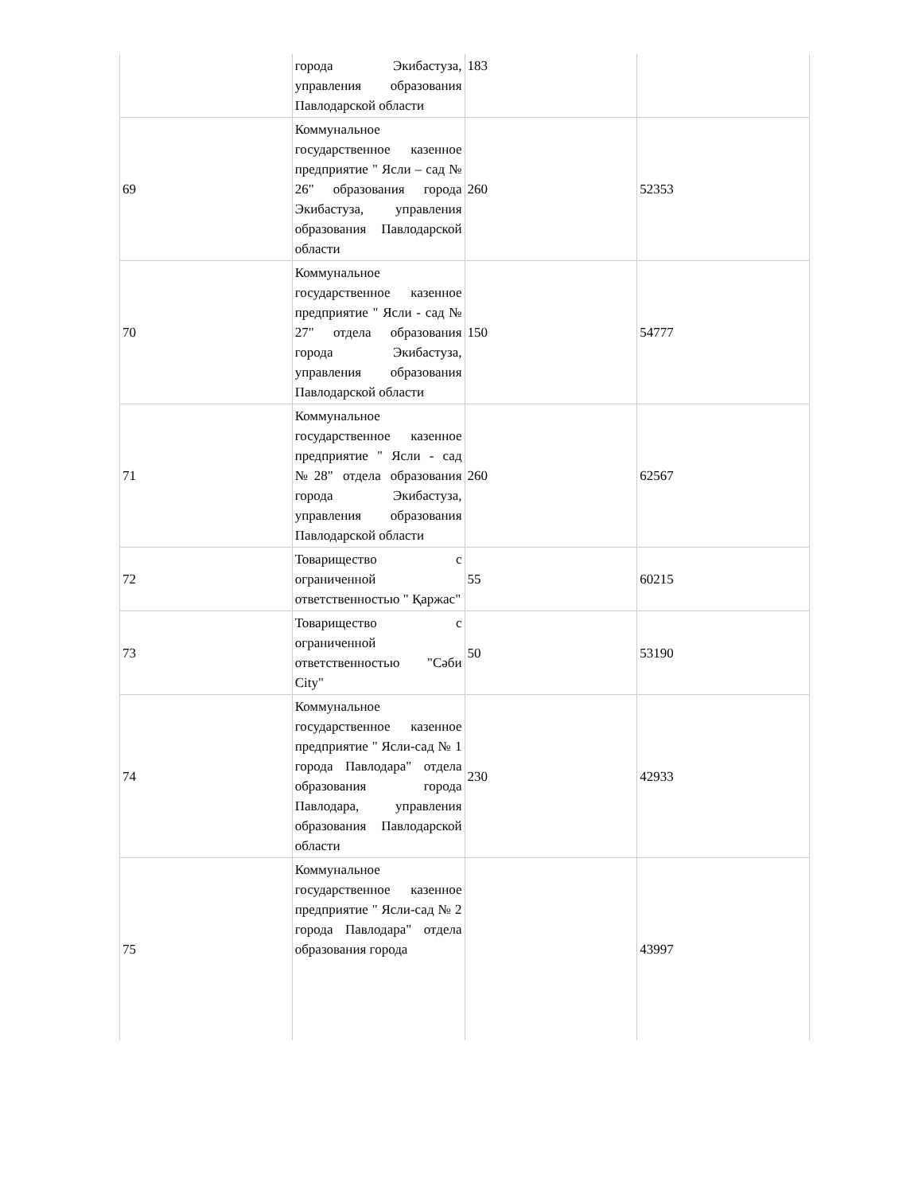| | города Экибастуза, управления образования Павлодарской области | 183 | |
| 69 | Коммунальное государственное казенное предприятие " Ясли – сад № 26" образования города Экибастуза, управления образования Павлодарской области | 260 | 52353 |
| 70 | Коммунальное государственное казенное предприятие " Ясли - сад № 27" отдела образования города Экибастуза, управления образования Павлодарской области | 150 | 54777 |
| 71 | Коммунальное государственное казенное предприятие " Ясли - сад №28" отдела образования города Экибастуза, управления образования Павлодарской области | 260 | 62567 |
| 72 | Товарищество с ограниченной ответственностью " Қаржас" | 55 | 60215 |
| 73 | Товарищество с ограниченной ответственностью "Сәби City" | 50 | 53190 |
| 74 | Коммунальное государственное казенное предприятие " Ясли-сад № 1 города Павлодара" отдела образования города Павлодара, управления образования Павлодарской области | 230 | 42933 |
| 75 | Коммунальное государственное казенное предприятие " Ясли-сад № 2 города Павлодара" отдела образования города | | 43997 |